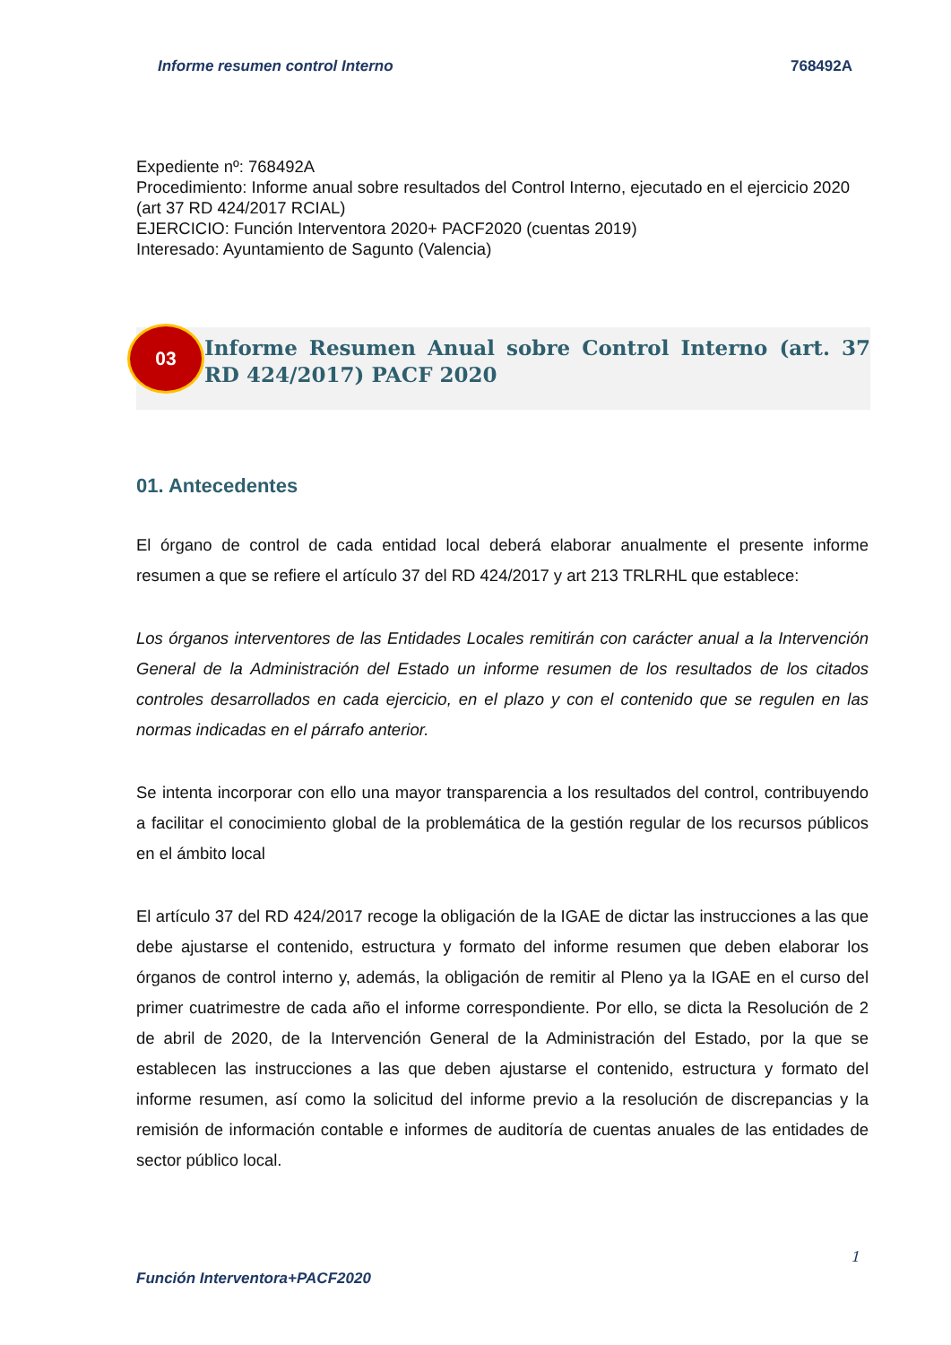Informe resumen control Interno 768492A
Expediente nº: 768492A
Procedimiento: Informe anual sobre resultados del Control Interno, ejecutado en el ejercicio 2020 (art 37 RD 424/2017 RCIAL)
EJERCICIO: Función Interventora 2020+ PACF2020 (cuentas 2019)
Interesado: Ayuntamiento de Sagunto (Valencia)
03
Informe Resumen Anual sobre Control Interno (art. 37 RD 424/2017) PACF 2020
01. Antecedentes
El órgano de control de cada entidad local deberá elaborar anualmente el presente informe resumen a que se refiere el artículo 37 del RD 424/2017 y art 213 TRLRHL que establece:
Los órganos interventores de las Entidades Locales remitirán con carácter anual a la Intervención General de la Administración del Estado un informe resumen de los resultados de los citados controles desarrollados en cada ejercicio, en el plazo y con el contenido que se regulen en las normas indicadas en el párrafo anterior.
Se intenta incorporar con ello una mayor transparencia a los resultados del control, contribuyendo a facilitar el conocimiento global de la problemática de la gestión regular de los recursos públicos en el ámbito local
El artículo 37 del RD 424/2017 recoge la obligación de la IGAE de dictar las instrucciones a las que debe ajustarse el contenido, estructura y formato del informe resumen que deben elaborar los órganos de control interno y, además, la obligación de remitir al Pleno ya la IGAE en el curso del primer cuatrimestre de cada año el informe correspondiente. Por ello, se dicta la Resolución de 2 de abril de 2020, de la Intervención General de la Administración del Estado, por la que se establecen las instrucciones a las que deben ajustarse el contenido, estructura y formato del informe resumen, así como la solicitud del informe previo a la resolución de discrepancias y la remisión de información contable e informes de auditoría de cuentas anuales de las entidades de sector público local.
1
Función Interventora+PACF2020